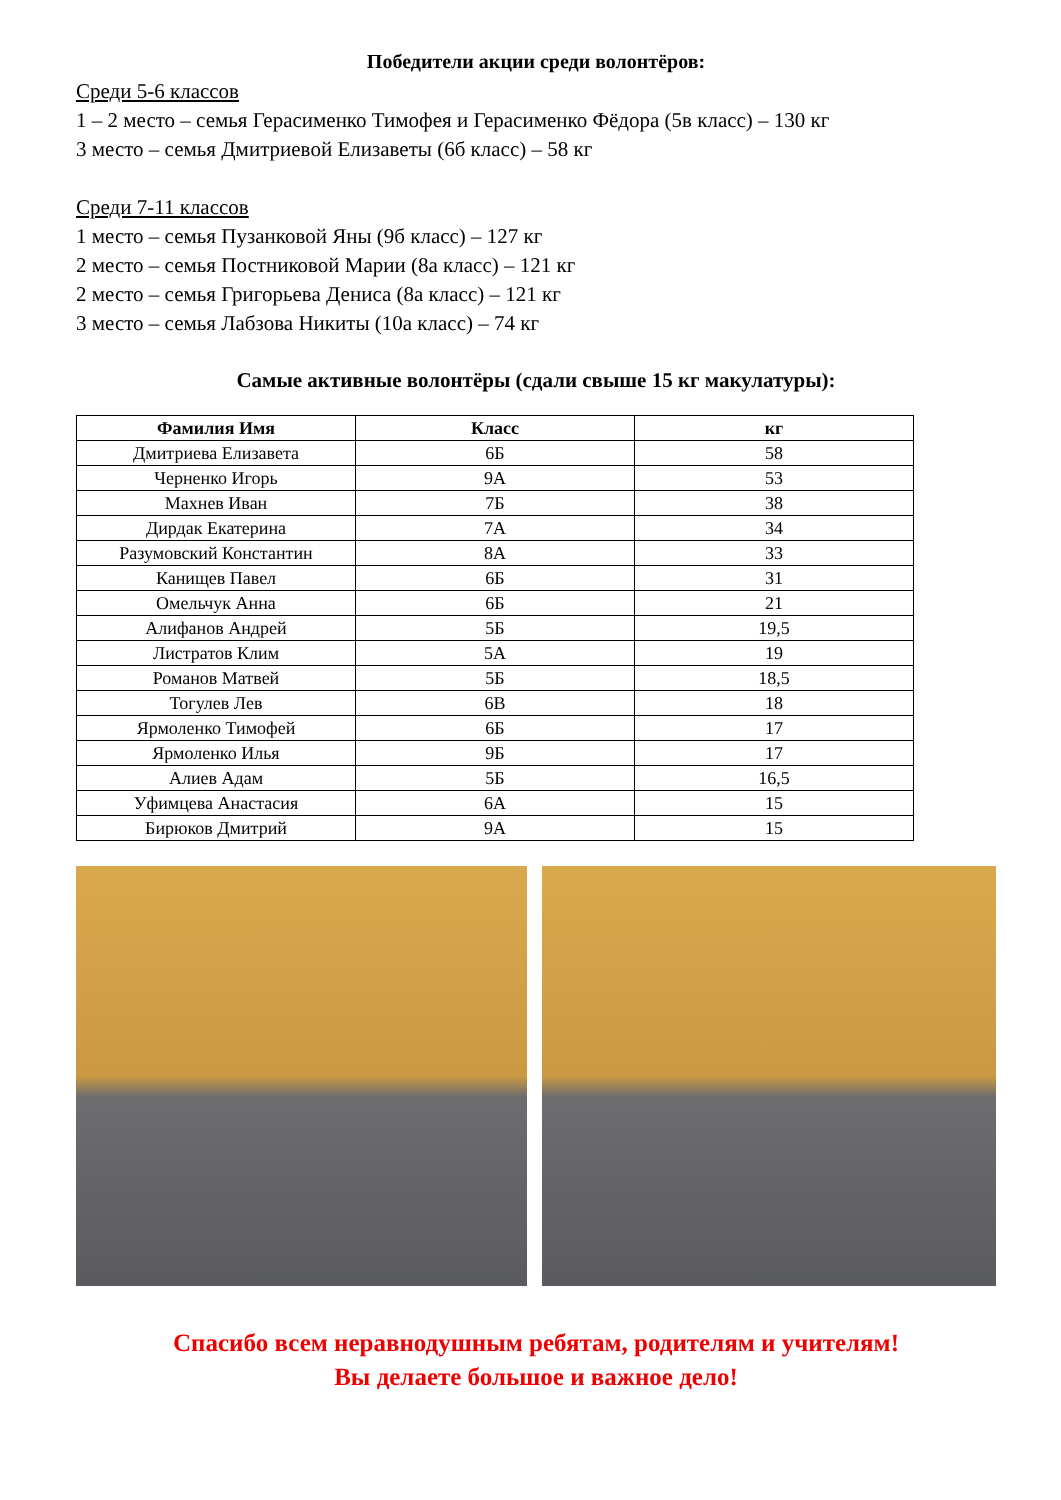Победители акции среди волонтёров:
Среди 5-6 классов
1 – 2 место – семья Герасименко Тимофея и Герасименко Фёдора (5в класс) – 130 кг
3 место – семья Дмитриевой Елизаветы (6б класс) – 58 кг
Среди 7-11 классов
1 место – семья Пузанковой Яны (9б класс) – 127 кг
2 место – семья Постниковой Марии (8а класс) – 121 кг
2 место – семья Григорьева Дениса (8а класс) – 121 кг
3 место – семья Лабзова Никиты (10а класс) – 74 кг
Самые активные волонтёры (сдали свыше 15 кг макулатуры):
| Фамилия Имя | Класс | кг |
| --- | --- | --- |
| Дмитриева Елизавета | 6Б | 58 |
| Черненко Игорь | 9А | 53 |
| Махнев Иван | 7Б | 38 |
| Дирдак Екатерина | 7А | 34 |
| Разумовский Константин | 8А | 33 |
| Канищев Павел | 6Б | 31 |
| Омельчук Анна | 6Б | 21 |
| Алифанов Андрей | 5Б | 19,5 |
| Листратов Клим | 5А | 19 |
| Романов Матвей | 5Б | 18,5 |
| Тогулев Лев | 6В | 18 |
| Ярмоленко Тимофей | 6Б | 17 |
| Ярмоленко Илья | 9Б | 17 |
| Алиев Адам | 5Б | 16,5 |
| Уфимцева Анастасия | 6А | 15 |
| Бирюков Дмитрий | 9А | 15 |
Спасибо всем неравнодушным ребятам, родителям и учителям!
Вы делаете большое и важное дело!